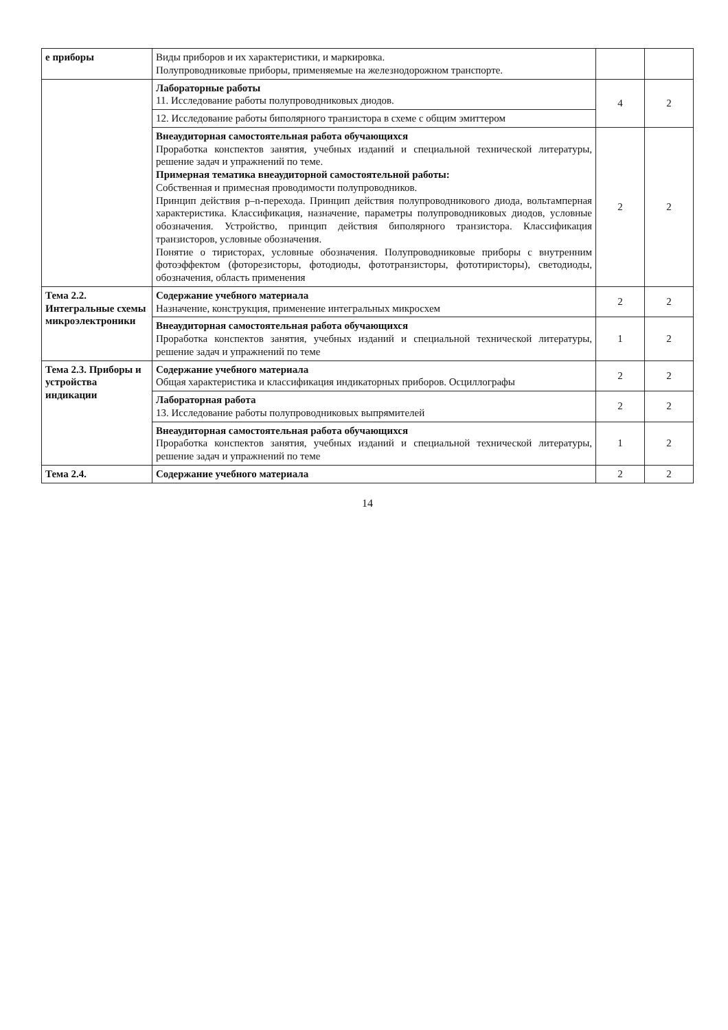| е приборы | Виды приборов и их характеристики, и маркировка. Полупроводниковые приборы, применяемые на железнодорожном транспорте. | | |
| | Лабораторные работы 11. Исследование работы полупроводниковых диодов. | 4 | 2 |
| | 12. Исследование работы биполярного транзистора в схеме с общим эмиттером | | |
| | Внеаудиторная самостоятельная работа обучающихся Проработка конспектов занятия, учебных изданий и специальной технической литературы, решение задач и упражнений по теме. Примерная тематика внеаудиторной самостоятельной работы: Собственная и примесная проводимости полупроводников. Принцип действия p–n-перехода. Принцип действия полупроводникового диода, вольтамперная характеристика. Классификация, назначение, параметры полупроводниковых диодов, условные обозначения. Устройство, принцип действия биполярного транзистора. Классификация транзисторов, условные обозначения. Понятие о тиристорах, условные обозначения. Полупроводниковые приборы с внутренним фотоэффектом (фоторезисторы, фотодиоды, фототранзисторы, фототиристоры), светодиоды, обозначения, область применения | 2 | 2 |
| Тема 2.2. Интегральные схемы микроэлектроники | Содержание учебного материала Назначение, конструкция, применение интегральных микросхем | 2 | 2 |
| | Внеаудиторная самостоятельная работа обучающихся Проработка конспектов занятия, учебных изданий и специальной технической литературы, решение задач и упражнений по теме | 1 | 2 |
| Тема 2.3. Приборы и устройства индикации | Содержание учебного материала Общая характеристика и классификация индикаторных приборов. Осциллографы | 2 | 2 |
| | Лабораторная работа 13. Исследование работы полупроводниковых выпрямителей | 2 | 2 |
| | Внеаудиторная самостоятельная работа обучающихся Проработка конспектов занятия, учебных изданий и специальной технической литературы, решение задач и упражнений по теме | 1 | 2 |
| Тема 2.4. | Содержание учебного материала | 2 | 2 |
14